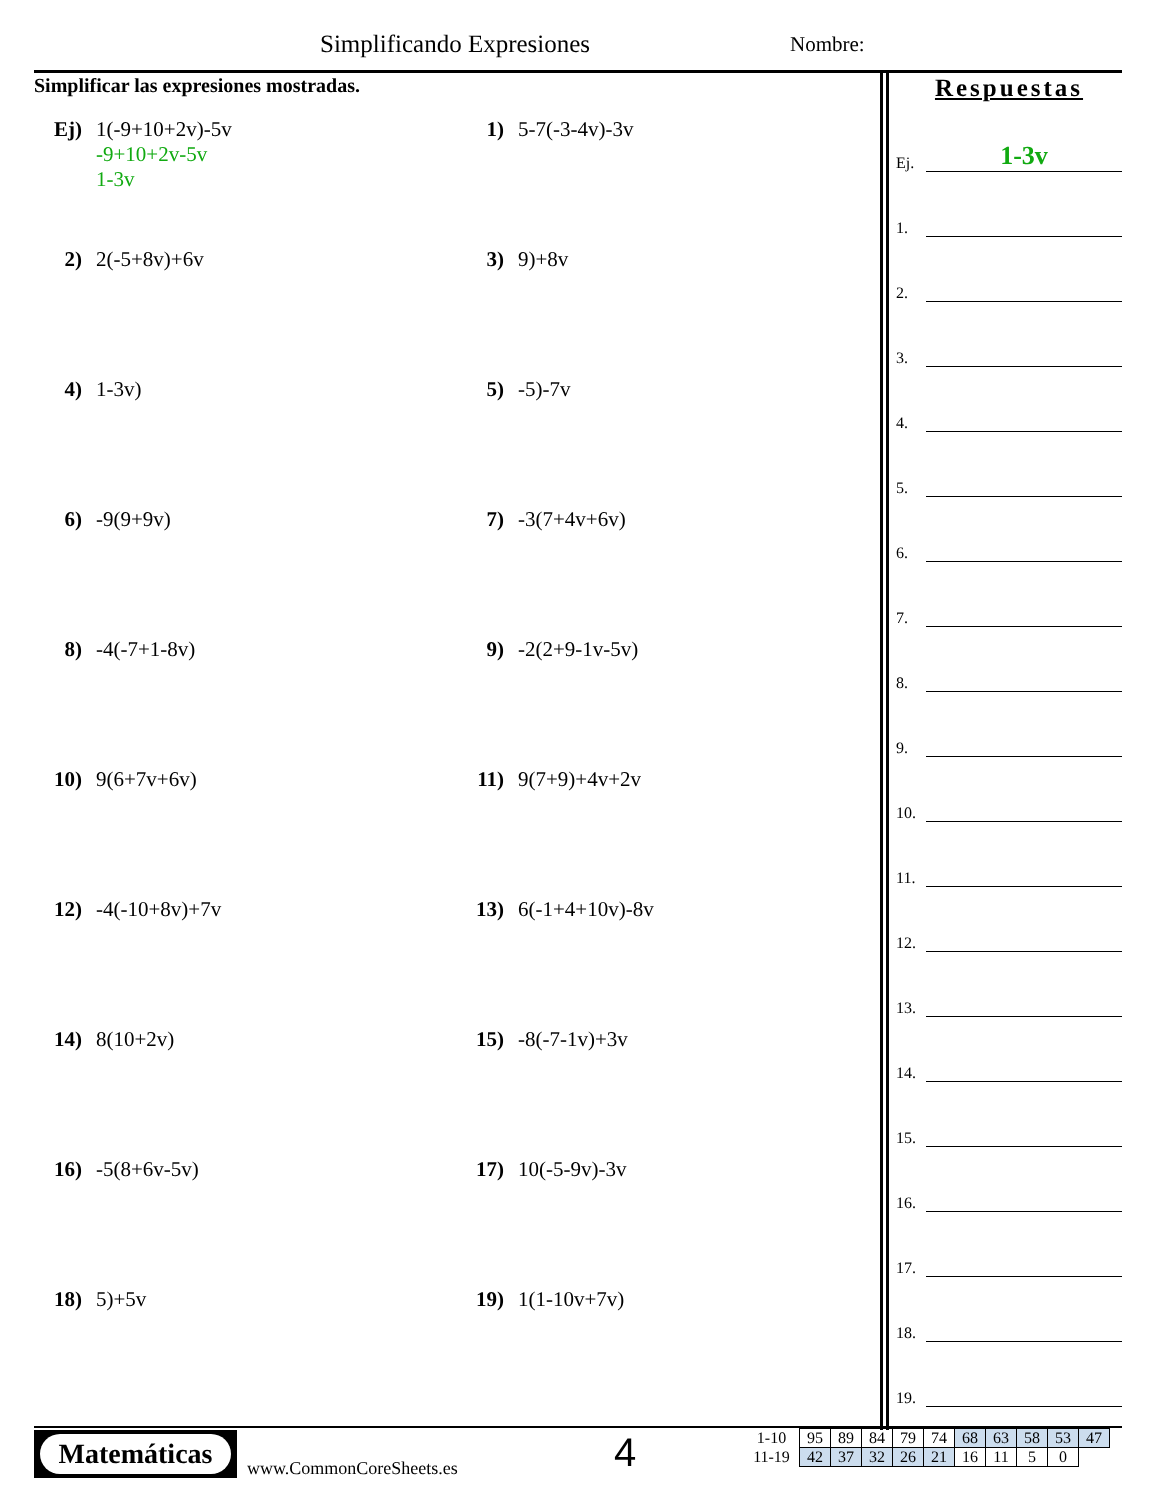Simplificando Expresiones Nombre:
Simplificar las expresiones mostradas.
Ej) 1(-9+10+2v)-5v
-9+10+2v-5v
1-3v
1) 5-7(-3-4v)-3v
2) 2(-5+8v)+6v
3) 9)+8v
4) 1-3v)
5) -5)-7v
6) -9(9+9v)
7) -3(7+4v+6v)
8) -4(-7+1-8v)
9) -2(2+9-1v-5v)
10) 9(6+7v+6v)
11) 9(7+9)+4v+2v
12) -4(-10+8v)+7v
13) 6(-1+4+10v)-8v
14) 8(10+2v)
15) -8(-7-1v)+3v
16) -5(8+6v-5v)
17) 10(-5-9v)-3v
18) 5)+5v
19) 1(1-10v+7v)
Respuestas
Ej.
1-3v
1.
2.
3.
4.
5.
6.
7.
8.
9.
10.
11.
12.
13.
14.
15.
16.
17.
18.
19.
Matemáticas
www.CommonCoreSheets.es 4
| 1-10 | 95 | 89 | 84 | 79 | 74 | 68 | 63 | 58 | 53 | 47 |
| 11-19 | 42 | 37 | 32 | 26 | 21 | 16 | 11 | 5 | 0 | |